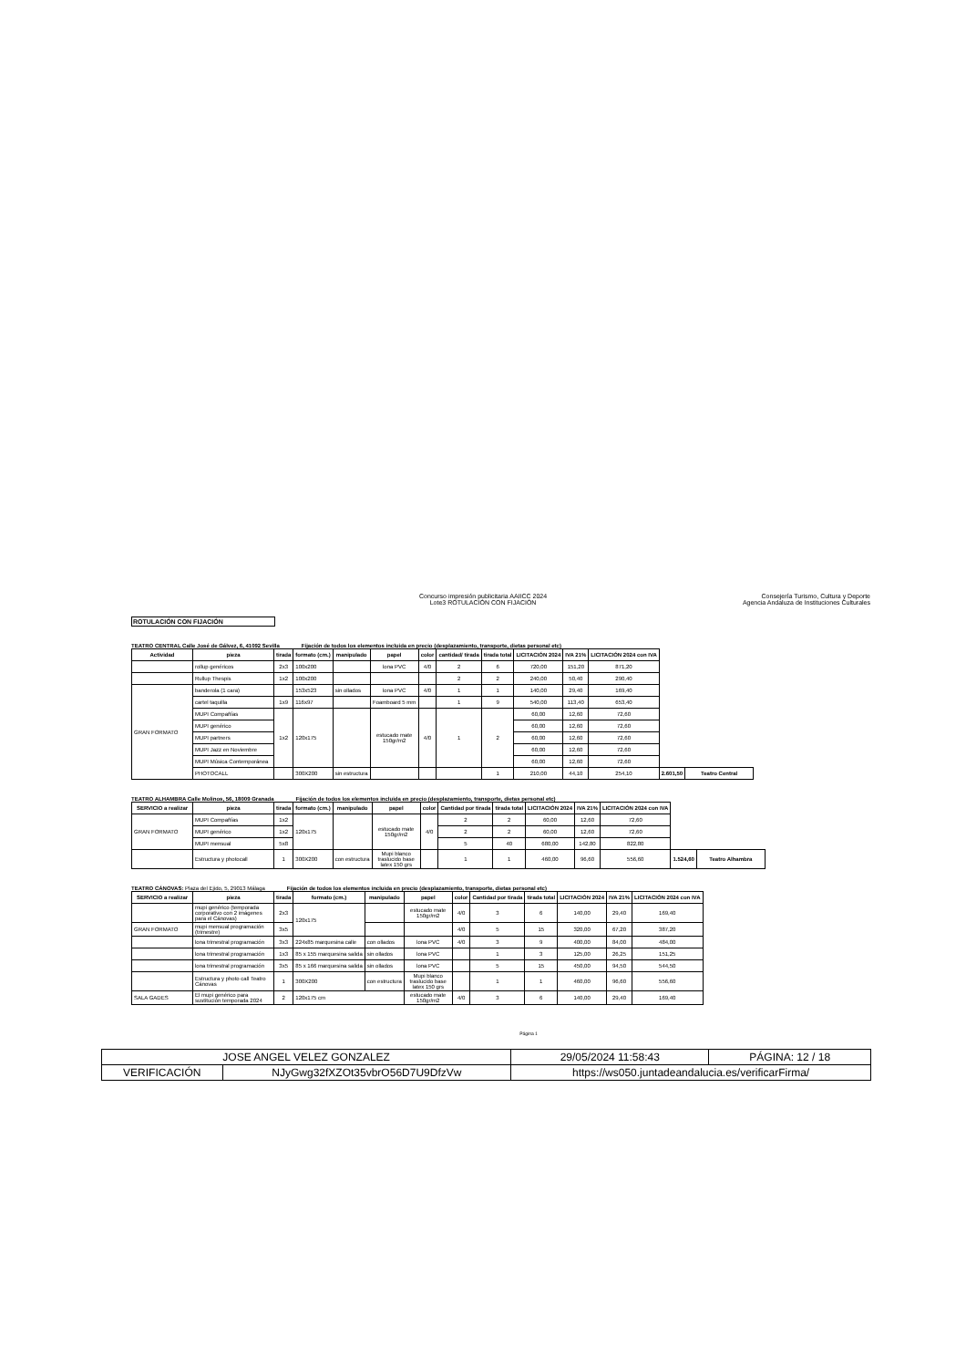Concurso impresión publicitaria AAIICC 2024
Lote3 ROTULACIÓN CON FIJACIÓN
Consejería Turismo, Cultura y Deporte
Agencia Andaluza de Instituciones Culturales
ROTULACIÓN CON FIJACIÓN
TEATRO CENTRAL Calle José de Gálvez, 6, 41092 Sevilla Fijación de todos los elementos incluida en precio (desplazamiento, transporte, dietas personal etc)
| Actividad | pieza | tirada | formato (cm.) | manipulado | papel | color | cantidad/ tirada | tirada total | LICITACIÓN 2024 | IVA 21% | LICITACIÓN 2024 con IVA | | |
| --- | --- | --- | --- | --- | --- | --- | --- | --- | --- | --- | --- | --- | --- |
| | rollup genéricos | 2x3 | 100x200 | | lona PVC | 4/0 | 2 | 6 | 720,00 | 151,20 | 871,20 | | |
| | Rullup Thespis | 1x2 | 100x200 | | | | 2 | 2 | 240,00 | 50,40 | 290,40 | | |
| GRAN FORMATO | banderola (1 cara) | | 153x523 | sin ollados | lona PVC | 4/0 | 1 | 1 | 140,00 | 29,40 | 169,40 | | |
| | cartel taquilla | 1x9 | 116x97 | | Foamboard 5 mm | | 1 | 9 | 540,00 | 113,40 | 653,40 | | |
| | MUPI Compañías | 1x2 | 120x175 | | estucado mate 150gr/m2 | 4/0 | 1 | 2 | 60,00 | 12,60 | 72,60 | | |
| | MUPI genérico | | | | | | | | 60,00 | 12,60 | 72,60 | | |
| | MUPI partners | | | | | | | | 60,00 | 12,60 | 72,60 | | |
| | MUPI Jazz en Noviembre | | | | | | | | 60,00 | 12,60 | 72,60 | | |
| | MUPI Música Contemporánea | | | | | | | | 60,00 | 12,60 | 72,60 | | |
| | PHOTOCALL | | 300X200 | sin estructura | | | | 1 | 210,00 | 44,10 | 254,10 | 2.601,50 | Teatro Central |
TEATRO ALHAMBRA Calle Molinos, 56, 18009 Granada Fijación de todos los elementos incluida en precio (desplazamiento, transporte, dietas personal etc)
| SERVICIO a realizar | pieza | tirada | formato (cm.) | manipulado | papel | color | Cantidad por tirada | tirada total | LICITACIÓN 2024 | IVA 21% | LICITACIÓN 2024 con IVA | | |
| --- | --- | --- | --- | --- | --- | --- | --- | --- | --- | --- | --- | --- | --- |
| GRAN FORMATO | MUPI Compañías | 1x2 | 120x175 | | estucado mate 150gr/m2 | 4/0 | 2 | 2 | 60,00 | 12,60 | 72,60 | | |
| | MUPI genérico | 1x2 | | | | | 2 | 2 | 60,00 | 12,60 | 72,60 | | |
| | MUPI mensual | 5x8 | | | | | 5 | 40 | 680,00 | 142,80 | 822,80 | | |
| | Estructura y photocall | 1 | 300X200 | con estructura | Mupi blanco traslucido base latex 150 grs | | 1 | 1 | 460,00 | 96,60 | 556,60 | 1.524,60 | Teatro Alhambra |
TEATRO CÁNOVAS: Plaza del Ejido, 5, 29013 Málaga Fijación de todos los elementos incluida en precio (desplazamiento, transporte, dietas personal etc)
| SERVICIO a realizar | pieza | tirada | formato (cm.) | manipulado | papel | color | Cantidad por tirada | tirada total | LICITACIÓN 2024 | IVA 21% | LICITACIÓN 2024 con IVA |
| --- | --- | --- | --- | --- | --- | --- | --- | --- | --- | --- | --- |
| | mupi genérico (temporada corporativo con 2 imágenes para el Cánovas) | 2x3 | 120x175 | | estucado mate 150gr/m2 | 4/0 | 3 | 6 | 140,00 | 29,40 | 169,40 |
| GRAN FORMATO | mupi mensual programación (trimestre) | 3x5 | | | | 4/0 | 5 | 15 | 320,00 | 67,20 | 387,20 |
| | lona trimestral programación | 3x3 | 224x85 marquesina calle | con ollados | lona PVC | 4/0 | 3 | 9 | 400,00 | 84,00 | 484,00 |
| | lona trimestral programación | 1x3 | 85 x 155 marquesina salida | sin ollados | lona PVC | | 1 | 3 | 125,00 | 26,25 | 151,25 |
| | lona trimestral programación | 3x5 | 85 x 166 marquesina salida | sin ollados | lona PVC | | 5 | 15 | 450,00 | 94,50 | 544,50 |
| | Estructura y photo call Teatro Cánovas | 1 | 300X200 | con estructura | Mupi blanco traslucido base latex 150 grs | | 1 | 1 | 460,00 | 96,60 | 556,60 |
| SALA GADES | El mupi genérico para sustitución temporada 2024 | 2 | 120x175 cm | | estucado mate 150gr/m2 | 4/0 | 3 | 6 | 140,00 | 29,40 | 169,40 |
Página 1
| JOSE ANGEL VELEZ GONZALEZ | | | 29/05/2024 11:58:43 | PÁGINA: 12 / 18 |
| VERIFICACIÓN | NJyGwg32fXZOt35vbrO56D7U9DfzVw | https://ws050.juntadeandalucia.es/verificarFirma/ | | |